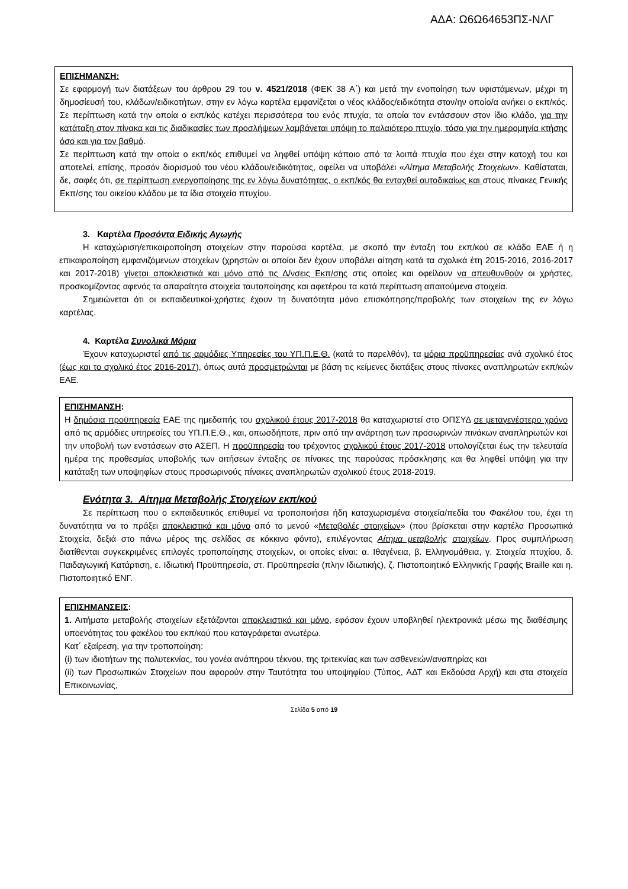ΑΔΑ: Ω6Ω64653ΠΣ-ΝΛΓ
ΕΠΙΣΗΜΑΝΣΗ:
Σε εφαρμογή των διατάξεων του άρθρου 29 του ν. 4521/2018 (ΦΕΚ 38 Α΄) και μετά την ενοποίηση των υφιστάμενων, μέχρι τη δημοσίευσή του, κλάδων/ειδικοτήτων, στην εν λόγω καρτέλα εμφανίζεται ο νέος κλάδος/ειδικότητα στον/ην οποίο/α ανήκει ο εκπ/κός. Σε περίπτωση κατά την οποία ο εκπ/κός κατέχει περισσότερα του ενός πτυχία, τα οποία τον εντάσσουν στον ίδιο κλάδο, για την κατάταξη στον πίνακα και τις διαδικασίες των προσλήψεων λαμβάνεται υπόψη το παλαιότερο πτυχίο, τόσο για την ημερομηνία κτήσης όσο και για τον βαθμό.
Σε περίπτωση κατά την οποία ο εκπ/κός επιθυμεί να ληφθεί υπόψη κάποιο από τα λοιπά πτυχία που έχει στην κατοχή του και αποτελεί, επίσης, προσόν διορισμού του νέου κλάδου/ειδικότητας, οφείλει να υποβάλει «Αίτημα Μεταβολής Στοιχείων». Καθίσταται, δε, σαφές ότι, σε περίπτωση ενεργοποίησης της εν λόγω δυνατότητας, ο εκπ/κός θα ενταχθεί αυτοδικαίως και στους πίνακες Γενικής Εκπ/σης του οικείου κλάδου με τα ίδια στοιχεία πτυχίου.
3. Καρτέλα Προσόντα Ειδικής Αγωγής
Η καταχώριση/επικαιροποίηση στοιχείων στην παρούσα καρτέλα, με σκοπό την ένταξη του εκπ/κού σε κλάδο ΕΑΕ ή η επικαιροποίηση εμφανιζόμενων στοιχείων (χρηστών οι οποίοι δεν έχουν υποβάλει αίτηση κατά τα σχολικά έτη 2015-2016, 2016-2017 και 2017-2018) γίνεται αποκλειστικά και μόνο από τις Δ/νσεις Εκπ/σης στις οποίες και οφείλουν να απευθυνθούν οι χρήστες, προσκομίζοντας αφενός τα απαραίτητα στοιχεία ταυτοποίησης και αφετέρου τα κατά περίπτωση απαιτούμενα στοιχεία.
Σημειώνεται ότι οι εκπαιδευτικοί-χρήστες έχουν τη δυνατότητα μόνο επισκόπησης/προβολής των στοιχείων της εν λόγω καρτέλας.
4. Καρτέλα Συνολικά Μόρια
Έχουν καταχωριστεί από τις αρμόδιες Υπηρεσίες του ΥΠ.Π.Ε.Θ. (κατά το παρελθόν), τα μόρια προϋπηρεσίας ανά σχολικό έτος (έως και το σχολικό έτος 2016-2017), όπως αυτά προσμετρώνται με βάση τις κείμενες διατάξεις στους πίνακες αναπληρωτών εκπ/κών ΕΑΕ.
ΕΠΙΣΗΜΑΝΣΗ:
Η δημόσια προϋπηρεσία ΕΑΕ της ημεδαπής του σχολικού έτους 2017-2018 θα καταχωριστεί στο ΟΠΣΥΔ σε μεταγενέστερο χρόνο από τις αρμόδιες υπηρεσίες του ΥΠ.Π.Ε.Θ., και, οπωσδήποτε, πριν από την ανάρτηση των προσωρινών πινάκων αναπληρωτών και την υποβολή των ενστάσεων στο ΑΣΕΠ. Η προϋπηρεσία του τρέχοντος σχολικού έτους 2017-2018 υπολογίζεται έως την τελευταία ημέρα της προθεσμίας υποβολής των αιτήσεων ένταξης σε πίνακες της παρούσας πρόσκλησης και θα ληφθεί υπόψη για την κατάταξη των υποψηφίων στους προσωρινούς πίνακες αναπληρωτών σχολικού έτους 2018-2019.
Ενότητα 3. Αίτημα Μεταβολής Στοιχείων εκπ/κού
Σε περίπτωση που ο εκπαιδευτικός επιθυμεί να τροποποιήσει ήδη καταχωρισμένα στοιχεία/πεδία του Φακέλου του, έχει τη δυνατότητα να το πράξει αποκλειστικά και μόνο από το μενού «Μεταβολές στοιχείων» (που βρίσκεται στην καρτέλα Προσωπικά Στοιχεία, δεξιά στο πάνω μέρος της σελίδας σε κόκκινο φόντο), επιλέγοντας Αίτημα μεταβολής στοιχείων. Προς συμπλήρωση διατίθενται συγκεκριμένες επιλογές τροποποίησης στοιχείων, οι οποίες είναι: α. Ιθαγένεια, β. Ελληνομάθεια, γ. Στοιχεία πτυχίου, δ. Παιδαγωγική Κατάρτιση, ε. Ιδιωτική Προϋπηρεσία, στ. Προϋπηρεσία (πλην Ιδιωτικής), ζ. Πιστοποιητικό Ελληνικής Γραφής Braille και η. Πιστοποιητικό ΕΝΓ.
ΕΠΙΣΗΜΑΝΣΕΙΣ:
1. Αιτήματα μεταβολής στοιχείων εξετάζονται αποκλειστικά και μόνο, εφόσον έχουν υποβληθεί ηλεκτρονικά μέσω της διαθέσιμης υποενότητας του φακέλου του εκπ/κού που καταγράφεται ανωτέρω.
Κατ΄ εξαίρεση, για την τροποποίηση:
(i) των ιδιοτήτων της πολυτεκνίας, του γονέα ανάπηρου τέκνου, της τριτεκνίας και των ασθενειών/αναπηρίας και
(ii) των Προσωπικών Στοιχείων που αφορούν στην Ταυτότητα του υποψηφίου (Τύπος, ΑΔΤ και Εκδούσα Αρχή) και στα στοιχεία Επικοινωνίας,
Σελίδα 5 από 19